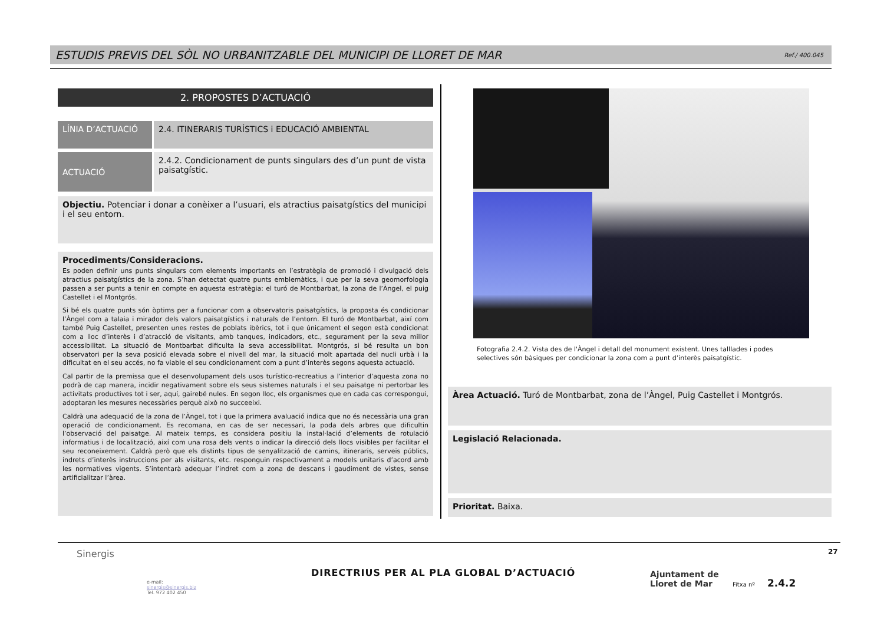ESTUDIS PREVIS DEL SÒL NO URBANITZABLE DEL MUNICIPI DE LLORET DE MAR Ref./ 400.045
2. PROPOSTES D’ACTUACIÓ
LÍNIA D’ACTUACIÓ
2.4. ITINERARIS TURÍSTICS i EDUCACIÓ AMBIENTAL
ACTUACIÓ
2.4.2. Condicionament de punts singulars des d’un punt de vista paisatgístic.
Objectiu. Potenciar i donar a conèixer a l’usuari, els atractius paisatgístics del municipi i el seu entorn.
Procediments/Consideracions.
Es poden definir uns punts singulars com elements importants en l’estratègia de promoció i divulgació dels atractius paisatgístics de la zona. S’han detectat quatre punts emblemàtics, i que per la seva geomorfologia passen a ser punts a tenir en compte en aquesta estratègia: el turó de Montbarbat, la zona de l’Àngel, el puig Castellet i el Montgrós.
Si bé els quatre punts són òptims per a funcionar com a observatoris paisatgístics, la proposta és condicionar l’Àngel com a talaia i mirador dels valors paisatgístics i naturals de l’entorn. El turó de Montbarbat, així com també Puig Castellet, presenten unes restes de poblats ibèrics, tot i que únicament el segon està condicionat com a lloc d’interès i d’atracció de visitants, amb tanques, indicadors, etc., segurament per la seva millor accessibilitat. La situació de Montbarbat dificulta la seva accessibilitat. Montgrós, si bé resulta un bon observatori per la seva posició elevada sobre el nivell del mar, la situació molt apartada del nucli urbà i la dificultat en el seu accés, no fa viable el seu condicionament com a punt d’interès segons aquesta actuació.
Cal partir de la premissa que el desenvolupament dels usos turístico-recreatius a l’interior d’aquesta zona no podrà de cap manera, incidir negativament sobre els seus sistemes naturals i el seu paisatge ni pertorbar les activitats productives tot i ser, aquí, gairebé nules. En segon lloc, els organismes que en cada cas correspongui, adoptaran les mesures necessàries perquè això no succeeixi.
Caldrà una adequació de la zona de l’Àngel, tot i que la primera avaluació indica que no és necessària una gran operació de condicionament. Es recomana, en cas de ser necessari, la poda dels arbres que dificultin l’observació del paisatge. Al mateix temps, es considera positiu la instal·lació d’elements de rotulació informatius i de localització, així com una rosa dels vents o indicar la direcció dels llocs visibles per facilitar el seu reconeixement. Caldrà però que els distints tipus de senyalització de camins, itineraris, serveis públics, indrets d’interès instruccions per als visitants, etc. responguin respectivament a models unitaris d’acord amb les normatives vigents. S’intentarà adequar l’indret com a zona de descans i gaudiment de vistes, sense artificialitzar l’àrea.
Fotografia 2.4.2. Vista des de l'Àngel i detall del monument existent. Unes talllades i podes selectives són bàsiques per condicionar la zona com a punt d’interès paisatgístic.
Àrea Actuació. Turó de Montbarbat, zona de l’Àngel, Puig Castellet i Montgrós.
Legislació Relacionada.
Prioritat. Baixa.
Sinergis
e-mail:
sinergis@sinergis.biz
Tel. 972 402 450
DIRECTRIUS PER AL PLA GLOBAL D’ACTUACIÓ
Ajuntament de
Lloret de Mar
Fitxa nº 2.4.2
27